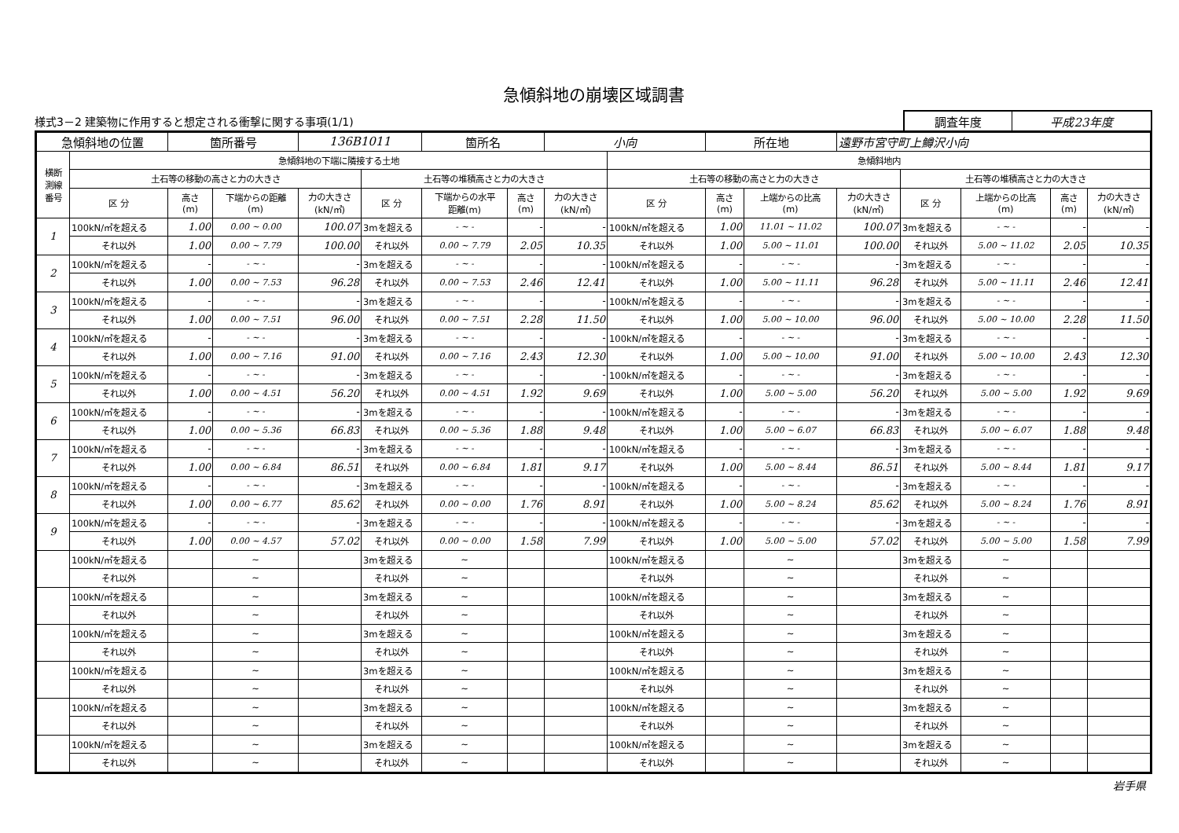急傾斜地の崩壊区域調書
様式3－2 建築物に作用すると想定される衝撃に関する事項(1/1)
| 調査年度 | 平成23年度 |
| 急傾斜地の位置 | | 箇所番号 | | 136B1011 | | 箇所名 | | 小向 | | 所在地 | | 遠野市宮守町上鱒沢小向 | | | | |
| 横断 測線 番号 | 急傾斜地の下端に隣接する土地 | | | | | | | | 急傾斜地内 | | | | | | | |
| | 土石等の移動の高さと力の大きさ | | | | 土石等の堆積高さと力の大きさ | | | | 土石等の移動の高さと力の大きさ | | | | 土石等の堆積高さと力の大きさ | | | |
| | 区 分 | 高さ (m) | 下端からの距離 (m) | 力の大きさ (kN/㎡) | 区 分 | 下端からの水平 距離(m) | 高さ (m) | 力の大きさ (kN/㎡) | 区 分 | 高さ (m) | 上端からの比高 (m) | 力の大きさ (kN/㎡) | 区 分 | 上端からの比高 (m) | 高さ (m) | 力の大きさ (kN/㎡) |
| 1 | 100kN/㎡を超える | 1.00 | 0.00 ~ 0.00 | 100.07 | 3mを超える | - ~ - | - | - | 100kN/㎡を超える | 1.00 | 11.01 ~ 11.02 | 100.07 | 3mを超える | - ~ - | - | - |
| | それ以外 | 1.00 | 0.00 ~ 7.79 | 100.00 | それ以外 | 0.00 ~ 7.79 | 2.05 | 10.35 | それ以外 | 1.00 | 5.00 ~ 11.01 | 100.00 | それ以外 | 5.00 ~ 11.02 | 2.05 | 10.35 |
| 2 | 100kN/㎡を超える | - | - ~ - | - | 3mを超える | - ~ - | - | - | 100kN/㎡を超える | - | - ~ - | - | 3mを超える | - ~ - | - | - |
| | それ以外 | 1.00 | 0.00 ~ 7.53 | 96.28 | それ以外 | 0.00 ~ 7.53 | 2.46 | 12.41 | それ以外 | 1.00 | 5.00 ~ 11.11 | 96.28 | それ以外 | 5.00 ~ 11.11 | 2.46 | 12.41 |
| 3 | 100kN/㎡を超える | - | - ~ - | - | 3mを超える | - ~ - | - | - | 100kN/㎡を超える | - | - ~ - | - | 3mを超える | - ~ - | - | - |
| | それ以外 | 1.00 | 0.00 ~ 7.51 | 96.00 | それ以外 | 0.00 ~ 7.51 | 2.28 | 11.50 | それ以外 | 1.00 | 5.00 ~ 10.00 | 96.00 | それ以外 | 5.00 ~ 10.00 | 2.28 | 11.50 |
| 4 | 100kN/㎡を超える | - | - ~ - | - | 3mを超える | - ~ - | - | - | 100kN/㎡を超える | - | - ~ - | - | 3mを超える | - ~ - | - | - |
| | それ以外 | 1.00 | 0.00 ~ 7.16 | 91.00 | それ以外 | 0.00 ~ 7.16 | 2.43 | 12.30 | それ以外 | 1.00 | 5.00 ~ 10.00 | 91.00 | それ以外 | 5.00 ~ 10.00 | 2.43 | 12.30 |
| 5 | 100kN/㎡を超える | - | - ~ - | - | 3mを超える | - ~ - | - | - | 100kN/㎡を超える | - | - ~ - | - | 3mを超える | - ~ - | - | - |
| | それ以外 | 1.00 | 0.00 ~ 4.51 | 56.20 | それ以外 | 0.00 ~ 4.51 | 1.92 | 9.69 | それ以外 | 1.00 | 5.00 ~ 5.00 | 56.20 | それ以外 | 5.00 ~ 5.00 | 1.92 | 9.69 |
| 6 | 100kN/㎡を超える | - | - ~ - | - | 3mを超える | - ~ - | - | - | 100kN/㎡を超える | - | - ~ - | - | 3mを超える | - ~ - | - | - |
| | それ以外 | 1.00 | 0.00 ~ 5.36 | 66.83 | それ以外 | 0.00 ~ 5.36 | 1.88 | 9.48 | それ以外 | 1.00 | 5.00 ~ 6.07 | 66.83 | それ以外 | 5.00 ~ 6.07 | 1.88 | 9.48 |
| 7 | 100kN/㎡を超える | - | - ~ - | - | 3mを超える | - ~ - | - | - | 100kN/㎡を超える | - | - ~ - | - | 3mを超える | - ~ - | - | - |
| | それ以外 | 1.00 | 0.00 ~ 6.84 | 86.51 | それ以外 | 0.00 ~ 6.84 | 1.81 | 9.17 | それ以外 | 1.00 | 5.00 ~ 8.44 | 86.51 | それ以外 | 5.00 ~ 8.44 | 1.81 | 9.17 |
| 8 | 100kN/㎡を超える | - | - ~ - | - | 3mを超える | - ~ - | - | - | 100kN/㎡を超える | - | - ~ - | - | 3mを超える | - ~ - | - | - |
| | それ以外 | 1.00 | 0.00 ~ 6.77 | 85.62 | それ以外 | 0.00 ~ 0.00 | 1.76 | 8.91 | それ以外 | 1.00 | 5.00 ~ 8.24 | 85.62 | それ以外 | 5.00 ~ 8.24 | 1.76 | 8.91 |
| 9 | 100kN/㎡を超える | - | - ~ - | - | 3mを超える | - ~ - | - | - | 100kN/㎡を超える | - | - ~ - | - | 3mを超える | - ~ - | - | - |
| | それ以外 | 1.00 | 0.00 ~ 4.57 | 57.02 | それ以外 | 0.00 ~ 0.00 | 1.58 | 7.99 | それ以外 | 1.00 | 5.00 ~ 5.00 | 57.02 | それ以外 | 5.00 ~ 5.00 | 1.58 | 7.99 |
| | 100kN/㎡を超える | | ~ | | 3mを超える | ~ | | | 100kN/㎡を超える | | ~ | | 3mを超える | ~ | | |
| | それ以外 | | ~ | | それ以外 | ~ | | | それ以外 | | ~ | | それ以外 | ~ | | |
| | 100kN/㎡を超える | | ~ | | 3mを超える | ~ | | | 100kN/㎡を超える | | ~ | | 3mを超える | ~ | | |
| | それ以外 | | ~ | | それ以外 | ~ | | | それ以外 | | ~ | | それ以外 | ~ | | |
| | 100kN/㎡を超える | | ~ | | 3mを超える | ~ | | | 100kN/㎡を超える | | ~ | | 3mを超える | ~ | | |
| | それ以外 | | ~ | | それ以外 | ~ | | | それ以外 | | ~ | | それ以外 | ~ | | |
| | 100kN/㎡を超える | | ~ | | 3mを超える | ~ | | | 100kN/㎡を超える | | ~ | | 3mを超える | ~ | | |
| | それ以外 | | ~ | | それ以外 | ~ | | | それ以外 | | ~ | | それ以外 | ~ | | |
| | 100kN/㎡を超える | | ~ | | 3mを超える | ~ | | | 100kN/㎡を超える | | ~ | | 3mを超える | ~ | | |
| | それ以外 | | ~ | | それ以外 | ~ | | | それ以外 | | ~ | | それ以外 | ~ | | |
| | 100kN/㎡を超える | | ~ | | 3mを超える | ~ | | | 100kN/㎡を超える | | ~ | | 3mを超える | ~ | | |
| | それ以外 | | ~ | | それ以外 | ~ | | | それ以外 | | ~ | | それ以外 | ~ | | |
岩手県